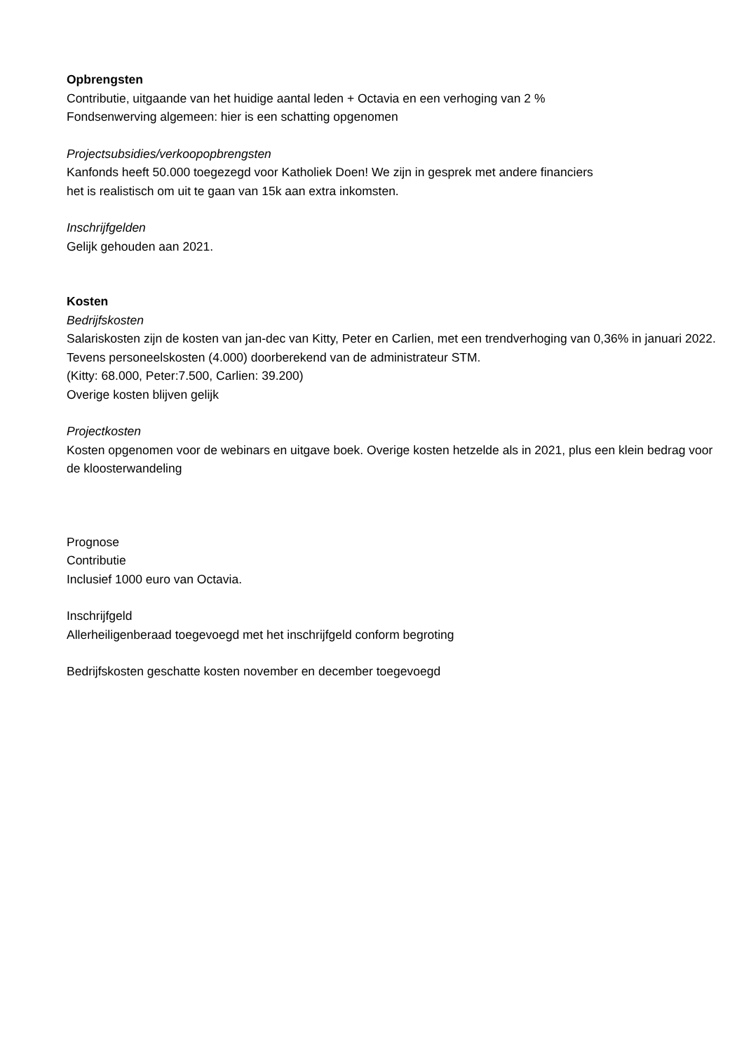Opbrengsten
Contributie, uitgaande van het huidige aantal leden + Octavia en een verhoging van 2 %
Fondsenwerving algemeen: hier is een schatting opgenomen
Projectsubsidies/verkoopopbrengsten
Kanfonds heeft 50.000 toegezegd voor Katholiek Doen! We zijn in gesprek met andere financiers
het is realistisch om uit te gaan van 15k aan extra inkomsten.
Inschrijfgelden
Gelijk gehouden aan 2021.
Kosten
Bedrijfskosten
Salariskosten zijn de kosten van jan-dec van Kitty, Peter en Carlien, met een trendverhoging van 0,36% in januari 2022. Tevens personeelskosten (4.000) doorberekend van de administrateur STM.
(Kitty: 68.000, Peter:7.500, Carlien: 39.200)
Overige kosten blijven gelijk
Projectkosten
Kosten opgenomen voor de webinars en uitgave boek. Overige kosten hetzelde als in 2021, plus een klein bedrag voor de kloosterwandeling
Prognose
Contributie
Inclusief 1000 euro van Octavia.
Inschrijfgeld
Allerheiligenberaad toegevoegd met het inschrijfgeld conform begroting
Bedrijfskosten geschatte kosten november en december toegevoegd